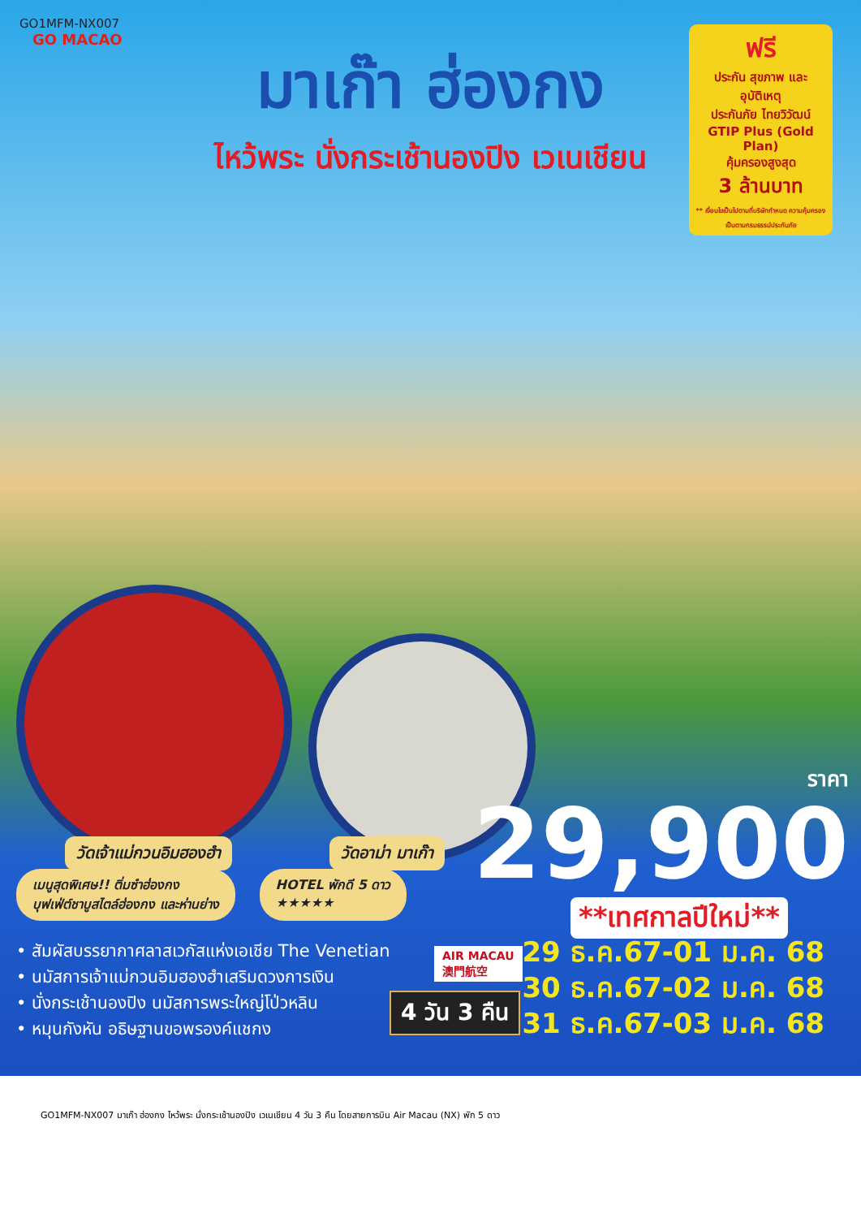GO1MFM-NX007
GO MACAO
มาเก๊า ฮ่องกง
ไหว้พระ นั่งกระเช้านองปิง เวเนเชียน
ฟรี
ประกัน สุขภาพ และอุบัติเหตุ
ประกันภัย ไทยวิวัฒน์
GTIP Plus (Gold Plan)
คุ้มครองสูงสุด
3 ล้านบาท
** เงื่อนไขเป็นไปตามที่บริษัทกำหนด ความคุ้มครองเป็นตามกรมธรรม์ประกันภัย
วัดเจ้าแม่กวนอิมฮองฮำ วัดอาม่า มาเก๊า
ราคา
29,900
**เทศกาลปีใหม่**
เมนูสุดพิเศษ!! ติ่มซำฮ่องกง
บุฟเฟ่ต์ชาบูสไตล์ฮ่องกง และห่านย่าง HOTEL พักดี 5 ดาว
★★★★★
• สัมผัสบรรยากาศลาสเวกัสแห่งเอเชีย The Venetian
• นมัสการเจ้าแม่กวนอิมฮองฮำเสริมดวงการเงิน
• นั่งกระเช้านองปิง นมัสการพระใหญ่โป่วหลิน
• หมุนกังหัน อธิษฐานขอพรองค์แชกง
AIR MACAU
澳門航空
4 วัน 3 คืน
29 ธ.ค.67-01 ม.ค. 68
30 ธ.ค.67-02 ม.ค. 68
31 ธ.ค.67-03 ม.ค. 68
GO1MFM-NX007 มาเก๊า ฮ่องกง ไหว้พระ นั่งกระเช้านองปิง เวเนเชียน 4 วัน 3 คืน โดยสายการบิน Air Macau (NX) พัก 5 ดาว